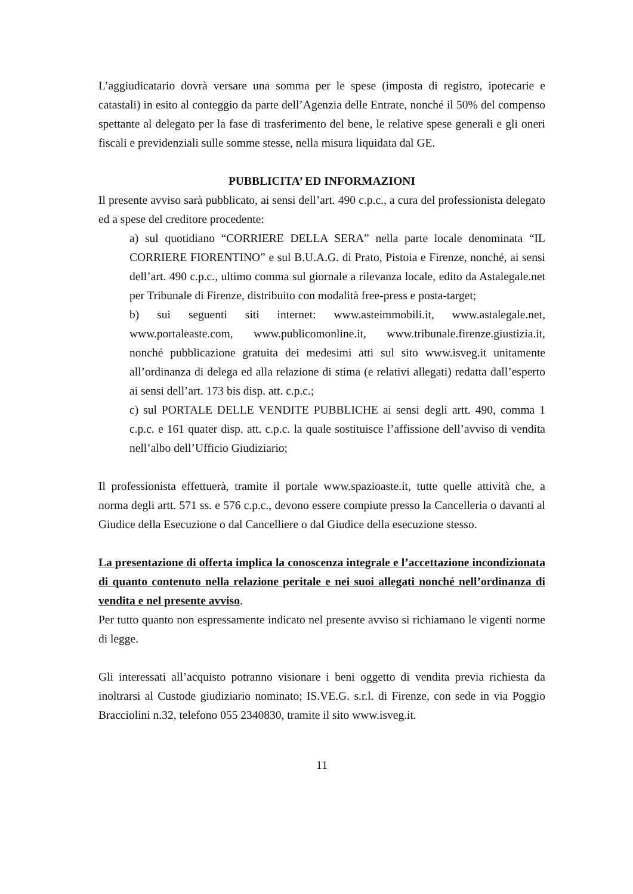L’aggiudicatario dovrà versare una somma per le spese (imposta di registro, ipotecarie e catastali) in esito al conteggio da parte dell’Agenzia delle Entrate, nonché il 50% del compenso spettante al delegato per la fase di trasferimento del bene, le relative spese generali e gli oneri fiscali e previdenziali sulle somme stesse, nella misura liquidata dal GE.
PUBBLICITA’ ED INFORMAZIONI
Il presente avviso sarà pubblicato, ai sensi dell’art. 490 c.p.c., a cura del professionista delegato ed a spese del creditore procedente:
a) sul quotidiano “CORRIERE DELLA SERA” nella parte locale denominata “IL CORRIERE FIORENTINO” e sul B.U.A.G. di Prato, Pistoia e Firenze, nonché, ai sensi dell’art. 490 c.p.c., ultimo comma sul giornale a rilevanza locale, edito da Astalegale.net per Tribunale di Firenze, distribuito con modalità free-press e posta-target;
b) sui seguenti siti internet: www.asteimmobili.it, www.astalegale.net, www.portaleaste.com, www.publicomonline.it, www.tribunale.firenze.giustizia.it, nonché pubblicazione gratuita dei medesimi atti sul sito www.isveg.it unitamente all’ordinanza di delega ed alla relazione di stima (e relativi allegati) redatta dall’esperto ai sensi dell’art. 173 bis disp. att. c.p.c.;
c) sul PORTALE DELLE VENDITE PUBBLICHE ai sensi degli artt. 490, comma 1 c.p.c. e 161 quater disp. att. c.p.c. la quale sostituisce l’affissione dell’avviso di vendita nell’albo dell’Ufficio Giudiziario;
Il professionista effettuerà, tramite il portale www.spazioaste.it, tutte quelle attività che, a norma degli artt. 571 ss. e 576 c.p.c., devono essere compiute presso la Cancelleria o davanti al Giudice della Esecuzione o dal Cancelliere o dal Giudice della esecuzione stesso.
La presentazione di offerta implica la conoscenza integrale e l’accettazione incondizionata di quanto contenuto nella relazione peritale e nei suoi allegati nonché nell’ordinanza di vendita e nel presente avviso.
Per tutto quanto non espressamente indicato nel presente avviso si richiamano le vigenti norme di legge.
Gli interessati all’acquisto potranno visionare i beni oggetto di vendita previa richiesta da inoltrarsi al Custode giudiziario nominato; IS.VE.G. s.r.l. di Firenze, con sede in via Poggio Bracciolini n.32, telefono 055 2340830, tramite il sito www.isveg.it.
11